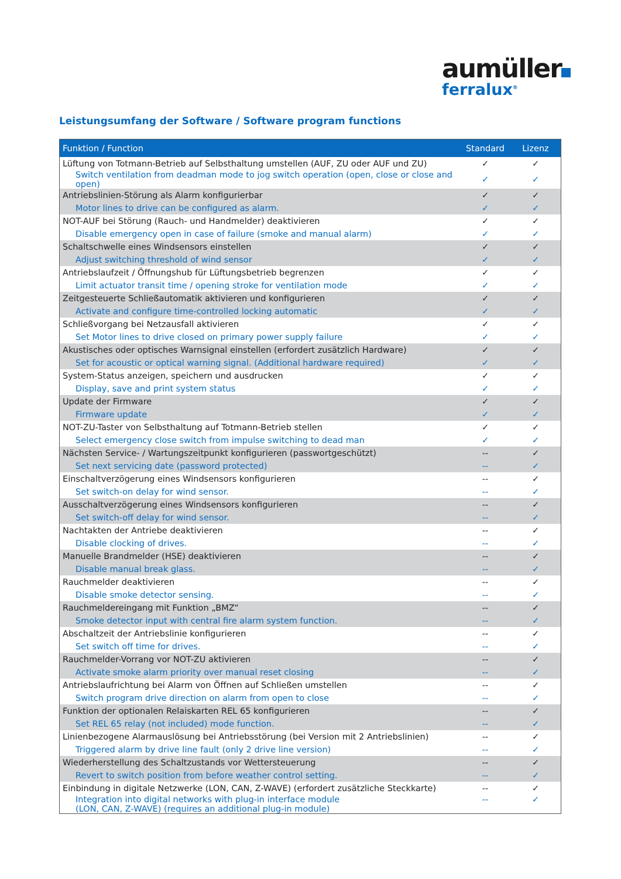aumüller
ferralux<sup>®</sup>
Leistungsumfang der Software / Software program functions
| Funktion / Function | Standard | Lizenz |
| --- | --- | --- |
| Lüftung von Totmann-Betrieb auf Selbsthaltung umstellen (AUF, ZU oder AUF und ZU) | ✓ | ✓ |
| Switch ventilation from deadman mode to jog switch operation (open, close or close and open) | ✓ | ✓ |
| Antriebslinien-Störung als Alarm konfigurierbar | ✓ | ✓ |
| Motor lines to drive can be configured as alarm. | ✓ | ✓ |
| NOT-AUF bei Störung (Rauch- und Handmelder) deaktivieren | ✓ | ✓ |
| Disable emergency open in case of failure (smoke and manual alarm) | ✓ | ✓ |
| Schaltschwelle eines Windsensors einstellen | ✓ | ✓ |
| Adjust switching threshold of wind sensor | ✓ | ✓ |
| Antriebslaufzeit / Öffnungshub für Lüftungsbetrieb begrenzen | ✓ | ✓ |
| Limit actuator transit time / opening stroke for ventilation mode | ✓ | ✓ |
| Zeitgesteuerte Schließautomatik aktivieren und konfigurieren | ✓ | ✓ |
| Activate and configure time-controlled locking automatic | ✓ | ✓ |
| Schließvorgang bei Netzausfall aktivieren | ✓ | ✓ |
| Set Motor lines to drive closed on primary power supply failure | ✓ | ✓ |
| Akustisches oder optisches Warnsignal einstellen (erfordert zusätzlich Hardware) | ✓ | ✓ |
| Set for acoustic or optical warning signal. (Additional hardware required) | ✓ | ✓ |
| System-Status anzeigen, speichern und ausdrucken | ✓ | ✓ |
| Display, save and print system status | ✓ | ✓ |
| Update der Firmware | ✓ | ✓ |
| Firmware update | ✓ | ✓ |
| NOT-ZU-Taster von Selbsthaltung auf Totmann-Betrieb stellen | ✓ | ✓ |
| Select emergency close switch from impulse switching to dead man | ✓ | ✓ |
| Nächsten Service- / Wartungszeitpunkt konfigurieren (passwortgeschützt) | -- | ✓ |
| Set next servicing date (password protected) | -- | ✓ |
| Einschaltverzögerung eines Windsensors konfigurieren | -- | ✓ |
| Set switch-on delay for wind sensor. | -- | ✓ |
| Ausschaltverzögerung eines Windsensors konfigurieren | -- | ✓ |
| Set switch-off delay for wind sensor. | -- | ✓ |
| Nachtakten der Antriebe deaktivieren | -- | ✓ |
| Disable clocking of drives. | -- | ✓ |
| Manuelle Brandmelder (HSE) deaktivieren | -- | ✓ |
| Disable manual break glass. | -- | ✓ |
| Rauchmelder deaktivieren | -- | ✓ |
| Disable smoke detector sensing. | -- | ✓ |
| Rauchmeldereingang mit Funktion „BMZ“ | -- | ✓ |
| Smoke detector input with central fire alarm system function. | -- | ✓ |
| Abschaltzeit der Antriebslinie konfigurieren | -- | ✓ |
| Set switch off time for drives. | -- | ✓ |
| Rauchmelder-Vorrang vor NOT-ZU aktivieren | -- | ✓ |
| Activate smoke alarm priority over manual reset closing | -- | ✓ |
| Antriebslaufrichtung bei Alarm von Öffnen auf Schließen umstellen | -- | ✓ |
| Switch program drive direction on alarm from open to close | -- | ✓ |
| Funktion der optionalen Relaiskarten REL 65 konfigurieren | -- | ✓ |
| Set REL 65 relay (not included) mode function. | -- | ✓ |
| Linienbezogene Alarmauslösung bei Antriebsstörung (bei Version mit 2 Antriebslinien) | -- | ✓ |
| Triggered alarm by drive line fault (only 2 drive line version) | -- | ✓ |
| Wiederherstellung des Schaltzustands vor Wettersteuerung | -- | ✓ |
| Revert to switch position from before weather control setting. | -- | ✓ |
| Einbindung in digitale Netzwerke (LON, CAN, Z-WAVE) (erfordert zusätzliche Steckkarte) | -- | ✓ |
| Integration into digital networks with plug-in interface module (LON, CAN, Z-WAVE) (requires an additional plug-in module) | -- | ✓ |